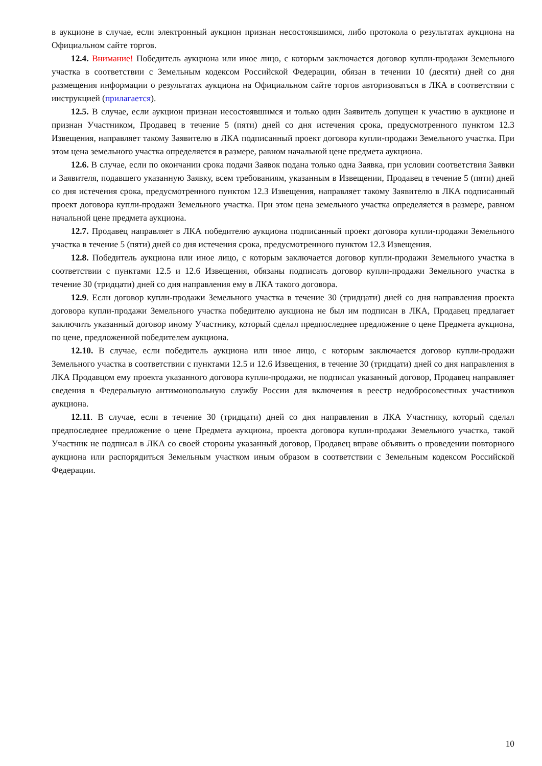в аукционе в случае, если электронный аукцион признан несостоявшимся, либо протокола о результатах аукциона на Официальном сайте торгов.
12.4. Внимание! Победитель аукциона или иное лицо, с которым заключается договор купли-продажи Земельного участка в соответствии с Земельным кодексом Российской Федерации, обязан в течении 10 (десяти) дней со дня размещения информации о результатах аукциона на Официальном сайте торгов авторизоваться в ЛКА в соответствии с инструкцией (прилагается).
12.5. В случае, если аукцион признан несостоявшимся и только один Заявитель допущен к участию в аукционе и признан Участником, Продавец в течение 5 (пяти) дней со дня истечения срока, предусмотренного пунктом 12.3 Извещения, направляет такому Заявителю в ЛКА подписанный проект договора купли-продажи Земельного участка. При этом цена земельного участка определяется в размере, равном начальной цене предмета аукциона.
12.6. В случае, если по окончании срока подачи Заявок подана только одна Заявка, при условии соответствия Заявки и Заявителя, подавшего указанную Заявку, всем требованиям, указанным в Извещении, Продавец в течение 5 (пяти) дней со дня истечения срока, предусмотренного пунктом 12.3 Извещения, направляет такому Заявителю в ЛКА подписанный проект договора купли-продажи Земельного участка. При этом цена земельного участка определяется в размере, равном начальной цене предмета аукциона.
12.7. Продавец направляет в ЛКА победителю аукциона подписанный проект договора купли-продажи Земельного участка в течение 5 (пяти) дней со дня истечения срока, предусмотренного пунктом 12.3 Извещения.
12.8. Победитель аукциона или иное лицо, с которым заключается договор купли-продажи Земельного участка в соответствии с пунктами 12.5 и 12.6 Извещения, обязаны подписать договор купли-продажи Земельного участка в течение 30 (тридцати) дней со дня направления ему в ЛКА такого договора.
12.9. Если договор купли-продажи Земельного участка в течение 30 (тридцати) дней со дня направления проекта договора купли-продажи Земельного участка победителю аукциона не был им подписан в ЛКА, Продавец предлагает заключить указанный договор иному Участнику, который сделал предпоследнее предложение о цене Предмета аукциона, по цене, предложенной победителем аукциона.
12.10. В случае, если победитель аукциона или иное лицо, с которым заключается договор купли-продажи Земельного участка в соответствии с пунктами 12.5 и 12.6 Извещения, в течение 30 (тридцати) дней со дня направления в ЛКА Продавцом ему проекта указанного договора купли-продажи, не подписал указанный договор, Продавец направляет сведения в Федеральную антимонопольную службу России для включения в реестр недобросовестных участников аукциона.
12.11. В случае, если в течение 30 (тридцати) дней со дня направления в ЛКА Участнику, который сделал предпоследнее предложение о цене Предмета аукциона, проекта договора купли-продажи Земельного участка, такой Участник не подписал в ЛКА со своей стороны указанный договор, Продавец вправе объявить о проведении повторного аукциона или распорядиться Земельным участком иным образом в соответствии с Земельным кодексом Российской Федерации.
10